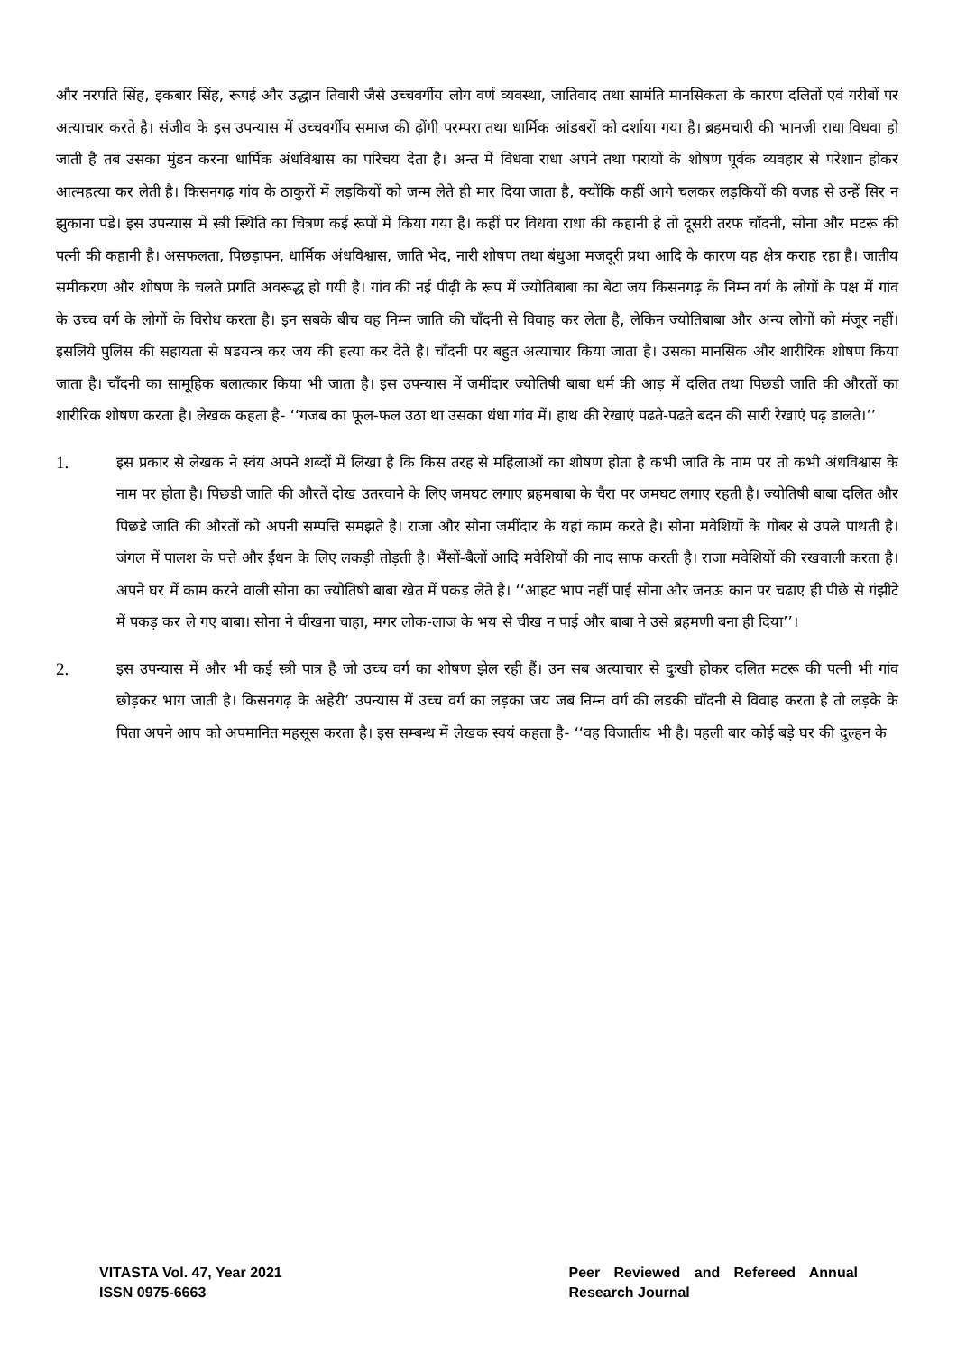और नरपति सिंह, इकबार सिंह, रूपई और उद्धान तिवारी जैसे उच्चवर्गीय लोग वर्ण व्यवस्था, जातिवाद तथा सामंति मानसिकता के कारण दलितों एवं गरीबों पर अत्याचार करते है। संजीव के इस उपन्यास में उच्चवर्गीय समाज की ढ़ोंगी परम्परा तथा धार्मिक आंडबरों को दर्शाया गया है। ब्रहमचारी की भानजी राधा विधवा हो जाती है तब उसका मुंडन करना धार्मिक अंधविश्वास का परिचय देता है। अन्त में विधवा राधा अपने तथा परायों के शोषण पूर्वक व्यवहार से परेशान होकर आत्महत्या कर लेती है। किसनगढ़ गांव के ठाकुरों में लड़कियों को जन्म लेते ही मार दिया जाता है, क्योंकि कहीं आगे चलकर लड़कियों की वजह से उन्हें सिर न झुकाना पडे। इस उपन्यास में स्त्री स्थिति का चित्रण कई रूपों में किया गया है। कहीं पर विधवा राधा की कहानी हे तो दूसरी तरफ चाँदनी, सोना और मटरू की पत्नी की कहानी है। असफलता, पिछड़ापन, धार्मिक अंधविश्वास, जाति भेद, नारी शोषण तथा बंधुआ मजदूरी प्रथा आदि के कारण यह क्षेत्र कराह रहा है। जातीय समीकरण और शोषण के चलते प्रगति अवरूद्ध हो गयी है। गांव की नई पीढ़ी के रूप में ज्योतिबाबा का बेटा जय किसनगढ़ के निम्न वर्ग के लोगों के पक्ष में गांव के उच्च वर्ग के लोगों के विरोध करता है। इन सबके बीच वह निम्न जाति की चाँदनी से विवाह कर लेता है, लेकिन ज्योतिबाबा और अन्य लोगों को मंजूर नहीं। इसलिये पुलिस की सहायता से षडयन्त्र कर जय की हत्या कर देते है। चाँदनी पर बहुत अत्याचार किया जाता है। उसका मानसिक और शारीरिक शोषण किया जाता है। चाँदनी का सामूहिक बलात्कार किया भी जाता है। इस उपन्यास में जमींदार ज्योतिषी बाबा धर्म की आड़ में दलित तथा पिछडी जाति की औरतों का शारीरिक शोषण करता है। लेखक कहता है- ‘‘गजब का फूल-फल उठा था उसका धंधा गांव में। हाथ की रेखाएं पढते-पढते बदन की सारी रेखाएं पढ़ डालते।’’
1.
इस प्रकार से लेखक ने स्वंय अपने शब्दों में लिखा है कि किस तरह से महिलाओं का शोषण होता है कभी जाति के नाम पर तो कभी अंधविश्वास के नाम पर होता है। पिछडी जाति की औरतें दोख उतरवाने के लिए जमघट लगाए ब्रहमबाबा के चैरा पर जमघट लगाए रहती है। ज्योतिषी बाबा दलित और पिछडे जाति की औरतों को अपनी सम्पत्ति समझते है। राजा और सोना जमींदार के यहां काम करते है। सोना मवेशियों के गोबर से उपले पाथती है। जंगल में पालश के पत्ते और ईंधन के लिए लकड़ी तोड़ती है। भैंसों-बैलों आदि मवेशियों की नाद साफ करती है। राजा मवेशियों की रखवाली करता है। अपने घर में काम करने वाली सोना का ज्योतिषी बाबा खेत में पकड़ लेते है। ‘‘आहट भाप नहीं पाई सोना और जनऊ कान पर चढाए ही पीछे से गंझीटे में पकड़ कर ले गए बाबा। सोना ने चीखना चाहा, मगर लोक-लाज के भय से चीख न पाई और बाबा ने उसे ब्रहमणी बना ही दिया’’।
2.
इस उपन्यास में और भी कई स्त्री पात्र है जो उच्च वर्ग का शोषण झेल रही हैं। उन सब अत्याचार से दुःखी होकर दलित मटरू की पत्नी भी गांव छोड़कर भाग जाती है। किसनगढ़ के अहेरी’ उपन्यास में उच्च वर्ग का लड़का जय जब निम्न वर्ग की लडकी चाँदनी से विवाह करता है तो लड़के के पिता अपने आप को अपमानित महसूस करता है। इस सम्बन्ध में लेखक स्वयं कहता है- ‘‘वह विजातीय भी है। पहली बार कोई बड़े घर की दुल्हन के
VITASTA Vol. 47, Year 2021
ISSN 0975-6663
Peer Reviewed and Refereed Annual Research Journal